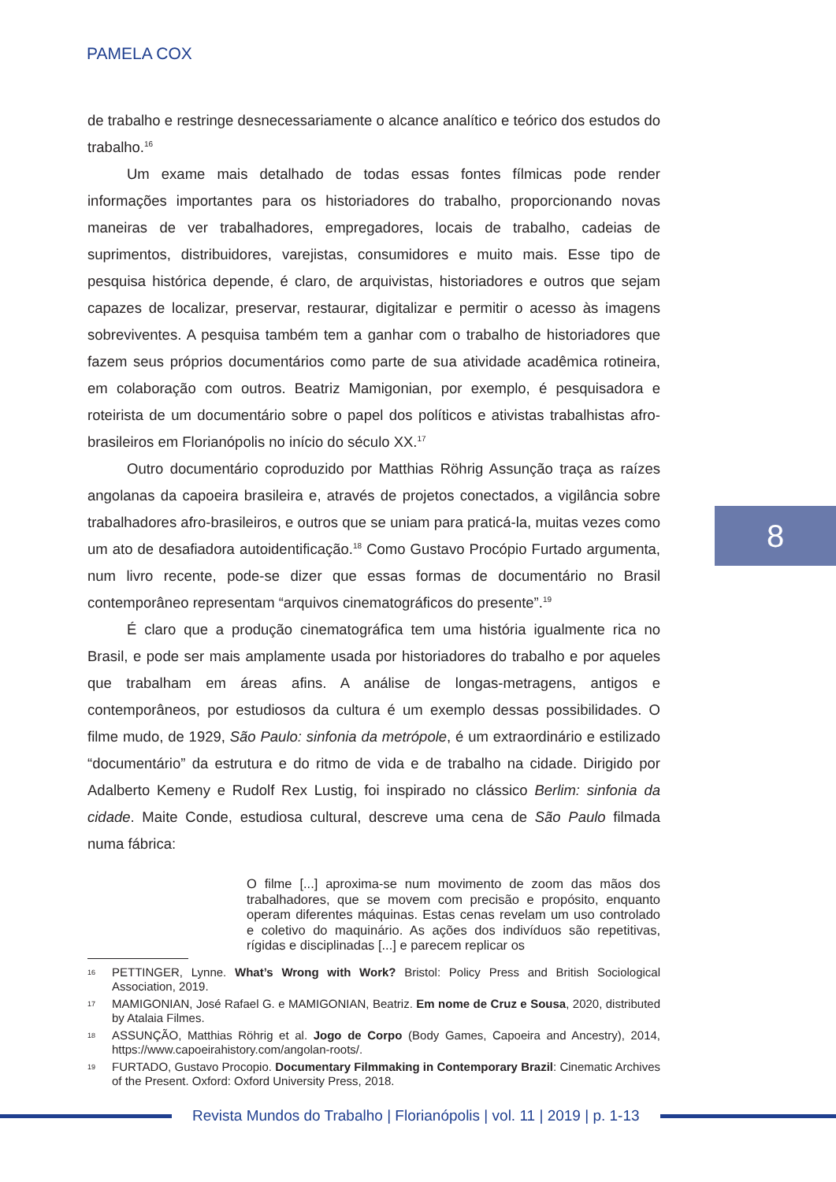PAMELA COX
de trabalho e restringe desnecessariamente o alcance analítico e teórico dos estudos do trabalho.<sup>16</sup>
Um exame mais detalhado de todas essas fontes fílmicas pode render informações importantes para os historiadores do trabalho, proporcionando novas maneiras de ver trabalhadores, empregadores, locais de trabalho, cadeias de suprimentos, distribuidores, varejistas, consumidores e muito mais. Esse tipo de pesquisa histórica depende, é claro, de arquivistas, historiadores e outros que sejam capazes de localizar, preservar, restaurar, digitalizar e permitir o acesso às imagens sobreviventes. A pesquisa também tem a ganhar com o trabalho de historiadores que fazem seus próprios documentários como parte de sua atividade acadêmica rotineira, em colaboração com outros. Beatriz Mamigonian, por exemplo, é pesquisadora e roteirista de um documentário sobre o papel dos políticos e ativistas trabalhistas afro-brasileiros em Florianópolis no início do século XX.<sup>17</sup>
Outro documentário coproduzido por Matthias Röhrig Assunção traça as raízes angolanas da capoeira brasileira e, através de projetos conectados, a vigilância sobre trabalhadores afro-brasileiros, e outros que se uniam para praticá-la, muitas vezes como um ato de desafiadora autoidentificação.<sup>18</sup> Como Gustavo Procópio Furtado argumenta, num livro recente, pode-se dizer que essas formas de documentário no Brasil contemporâneo representam “arquivos cinematográficos do presente”.<sup>19</sup>
É claro que a produção cinematográfica tem uma história igualmente rica no Brasil, e pode ser mais amplamente usada por historiadores do trabalho e por aqueles que trabalham em áreas afins. A análise de longas-metragens, antigos e contemporâneos, por estudiosos da cultura é um exemplo dessas possibilidades. O filme mudo, de 1929, São Paulo: sinfonia da metrópole, é um extraordinário e estilizado “documentário” da estrutura e do ritmo de vida e de trabalho na cidade. Dirigido por Adalberto Kemeny e Rudolf Rex Lustig, foi inspirado no clássico Berlim: sinfonia da cidade. Maite Conde, estudiosa cultural, descreve uma cena de São Paulo filmada numa fábrica:
O filme [...] aproxima-se num movimento de zoom das mãos dos trabalhadores, que se movem com precisão e propósito, enquanto operam diferentes máquinas. Estas cenas revelam um uso controlado e coletivo do maquinário. As ações dos indivíduos são repetitivas, rígidas e disciplinadas [...] e parecem replicar os
16 PETTINGER, Lynne. What’s Wrong with Work? Bristol: Policy Press and British Sociological Association, 2019.
17 MAMIGONIAN, José Rafael G. e MAMIGONIAN, Beatriz. Em nome de Cruz e Sousa, 2020, distributed by Atalaia Filmes.
18 ASSUNÇÃO, Matthias Röhrig et al. Jogo de Corpo (Body Games, Capoeira and Ancestry), 2014, https://www.capoeirahistory.com/angolan-roots/.
19 FURTADO, Gustavo Procopio. Documentary Filmmaking in Contemporary Brazil: Cinematic Archives of the Present. Oxford: Oxford University Press, 2018.
8
Revista Mundos do Trabalho | Florianópolis | vol. 11 | 2019 | p. 1-13